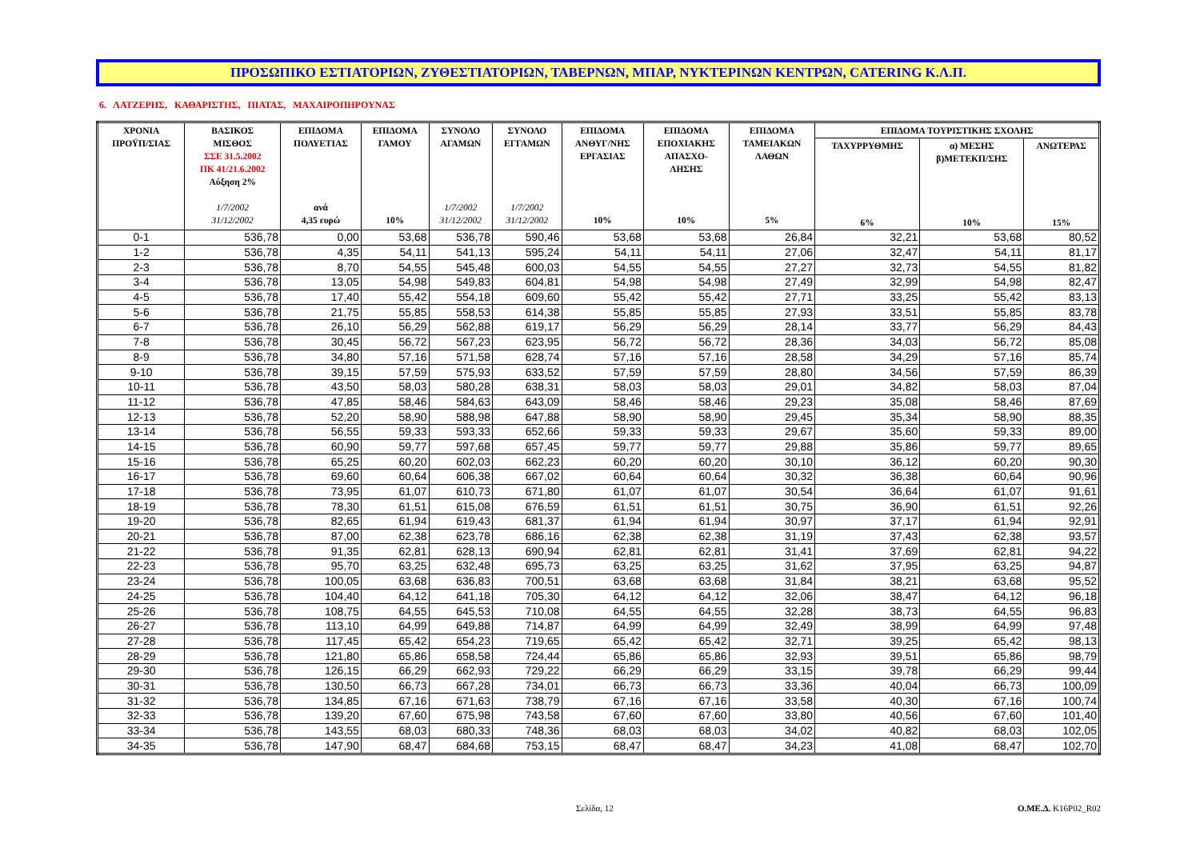ΠΡΟΣΩΠΙΚΟ ΕΣΤΙΑΤΟΡΙΩΝ, ΖΥΘΕΣΤΙΑΤΟΡΙΩΝ, ΤΑΒΕΡΝΩΝ, ΜΠΑΡ, ΝΥΚΤΕΡΙΝΩΝ ΚΕΝΤΡΩΝ, CATERING Κ.Λ.Π.
6. ΛΑΤΖΕΡΗΣ, ΚΑΘΑΡΙΣΤΗΣ, ΠΙΑΤΑΣ, ΜΑΧΑΙΡΟΠΗΡΟΥΝΑΣ
| ΧΡΟΝΙΑ ΠΡΟΫΠ/ΣΙΑΣ | ΒΑΣΙΚΟΣ ΜΙΣΘΟΣ ΣΣΕ 31.5.2002 ΠΚ 41/21.6.2002 Αύξηση 2% 1/7/2002 31/12/2002 | ΕΠΙΔΟΜΑ ΠΟΛΥΕΤΙΑΣ ανά 4,35 ευρώ | ΕΠΙΔΟΜΑ ΓΑΜΟΥ 10% | ΣΥΝΟΛΟ ΑΓΑΜΩΝ 1/7/2002 31/12/2002 | ΣΥΝΟΛΟ ΕΓΓΑΜΩΝ 1/7/2002 31/12/2002 | ΕΠΙΔΟΜΑ ΑΝΘΥΓ/ΝΗΣ ΕΡΓΑΣΙΑΣ 10% | ΕΠΙΔΟΜΑ ΕΠΟΧΙΑΚΗΣ ΑΠΑΣΧΟ- ΛΗΣΗΣ 10% | ΕΠΙΔΟΜΑ ΤΑΜΕΙΑΚΩΝ ΛΑΘΩΝ 5% | ΕΠΙΔΟΜΑ ΤΟΥΡΙΣΤΙΚΗΣ ΣΧΟΛΗΣ | | |
| --- | --- | --- | --- | --- | --- | --- | --- | --- | --- | --- | --- |
| | | | | | | | | | ΤΑΧΥΡΡΥΘΜΗΣ 6% | α) ΜΕΣΗΣ β)ΜΕΤΕΚΠ/ΣΗΣ 10% | ΑΝΩΤΕΡΑΣ 15% |
| 0-1 | 536,78 | 0,00 | 53,68 | 536,78 | 590,46 | 53,68 | 53,68 | 26,84 | 32,21 | 53,68 | 80,52 |
| 1-2 | 536,78 | 4,35 | 54,11 | 541,13 | 595,24 | 54,11 | 54,11 | 27,06 | 32,47 | 54,11 | 81,17 |
| 2-3 | 536,78 | 8,70 | 54,55 | 545,48 | 600,03 | 54,55 | 54,55 | 27,27 | 32,73 | 54,55 | 81,82 |
| 3-4 | 536,78 | 13,05 | 54,98 | 549,83 | 604,81 | 54,98 | 54,98 | 27,49 | 32,99 | 54,98 | 82,47 |
| 4-5 | 536,78 | 17,40 | 55,42 | 554,18 | 609,60 | 55,42 | 55,42 | 27,71 | 33,25 | 55,42 | 83,13 |
| 5-6 | 536,78 | 21,75 | 55,85 | 558,53 | 614,38 | 55,85 | 55,85 | 27,93 | 33,51 | 55,85 | 83,78 |
| 6-7 | 536,78 | 26,10 | 56,29 | 562,88 | 619,17 | 56,29 | 56,29 | 28,14 | 33,77 | 56,29 | 84,43 |
| 7-8 | 536,78 | 30,45 | 56,72 | 567,23 | 623,95 | 56,72 | 56,72 | 28,36 | 34,03 | 56,72 | 85,08 |
| 8-9 | 536,78 | 34,80 | 57,16 | 571,58 | 628,74 | 57,16 | 57,16 | 28,58 | 34,29 | 57,16 | 85,74 |
| 9-10 | 536,78 | 39,15 | 57,59 | 575,93 | 633,52 | 57,59 | 57,59 | 28,80 | 34,56 | 57,59 | 86,39 |
| 10-11 | 536,78 | 43,50 | 58,03 | 580,28 | 638,31 | 58,03 | 58,03 | 29,01 | 34,82 | 58,03 | 87,04 |
| 11-12 | 536,78 | 47,85 | 58,46 | 584,63 | 643,09 | 58,46 | 58,46 | 29,23 | 35,08 | 58,46 | 87,69 |
| 12-13 | 536,78 | 52,20 | 58,90 | 588,98 | 647,88 | 58,90 | 58,90 | 29,45 | 35,34 | 58,90 | 88,35 |
| 13-14 | 536,78 | 56,55 | 59,33 | 593,33 | 652,66 | 59,33 | 59,33 | 29,67 | 35,60 | 59,33 | 89,00 |
| 14-15 | 536,78 | 60,90 | 59,77 | 597,68 | 657,45 | 59,77 | 59,77 | 29,88 | 35,86 | 59,77 | 89,65 |
| 15-16 | 536,78 | 65,25 | 60,20 | 602,03 | 662,23 | 60,20 | 60,20 | 30,10 | 36,12 | 60,20 | 90,30 |
| 16-17 | 536,78 | 69,60 | 60,64 | 606,38 | 667,02 | 60,64 | 60,64 | 30,32 | 36,38 | 60,64 | 90,96 |
| 17-18 | 536,78 | 73,95 | 61,07 | 610,73 | 671,80 | 61,07 | 61,07 | 30,54 | 36,64 | 61,07 | 91,61 |
| 18-19 | 536,78 | 78,30 | 61,51 | 615,08 | 676,59 | 61,51 | 61,51 | 30,75 | 36,90 | 61,51 | 92,26 |
| 19-20 | 536,78 | 82,65 | 61,94 | 619,43 | 681,37 | 61,94 | 61,94 | 30,97 | 37,17 | 61,94 | 92,91 |
| 20-21 | 536,78 | 87,00 | 62,38 | 623,78 | 686,16 | 62,38 | 62,38 | 31,19 | 37,43 | 62,38 | 93,57 |
| 21-22 | 536,78 | 91,35 | 62,81 | 628,13 | 690,94 | 62,81 | 62,81 | 31,41 | 37,69 | 62,81 | 94,22 |
| 22-23 | 536,78 | 95,70 | 63,25 | 632,48 | 695,73 | 63,25 | 63,25 | 31,62 | 37,95 | 63,25 | 94,87 |
| 23-24 | 536,78 | 100,05 | 63,68 | 636,83 | 700,51 | 63,68 | 63,68 | 31,84 | 38,21 | 63,68 | 95,52 |
| 24-25 | 536,78 | 104,40 | 64,12 | 641,18 | 705,30 | 64,12 | 64,12 | 32,06 | 38,47 | 64,12 | 96,18 |
| 25-26 | 536,78 | 108,75 | 64,55 | 645,53 | 710,08 | 64,55 | 64,55 | 32,28 | 38,73 | 64,55 | 96,83 |
| 26-27 | 536,78 | 113,10 | 64,99 | 649,88 | 714,87 | 64,99 | 64,99 | 32,49 | 38,99 | 64,99 | 97,48 |
| 27-28 | 536,78 | 117,45 | 65,42 | 654,23 | 719,65 | 65,42 | 65,42 | 32,71 | 39,25 | 65,42 | 98,13 |
| 28-29 | 536,78 | 121,80 | 65,86 | 658,58 | 724,44 | 65,86 | 65,86 | 32,93 | 39,51 | 65,86 | 98,79 |
| 29-30 | 536,78 | 126,15 | 66,29 | 662,93 | 729,22 | 66,29 | 66,29 | 33,15 | 39,78 | 66,29 | 99,44 |
| 30-31 | 536,78 | 130,50 | 66,73 | 667,28 | 734,01 | 66,73 | 66,73 | 33,36 | 40,04 | 66,73 | 100,09 |
| 31-32 | 536,78 | 134,85 | 67,16 | 671,63 | 738,79 | 67,16 | 67,16 | 33,58 | 40,30 | 67,16 | 100,74 |
| 32-33 | 536,78 | 139,20 | 67,60 | 675,98 | 743,58 | 67,60 | 67,60 | 33,80 | 40,56 | 67,60 | 101,40 |
| 33-34 | 536,78 | 143,55 | 68,03 | 680,33 | 748,36 | 68,03 | 68,03 | 34,02 | 40,82 | 68,03 | 102,05 |
| 34-35 | 536,78 | 147,90 | 68,47 | 684,68 | 753,15 | 68,47 | 68,47 | 34,23 | 41,08 | 68,47 | 102,70 |
Σελίδα, 12 Ο.ΜΕ.Δ. K16P02_R02